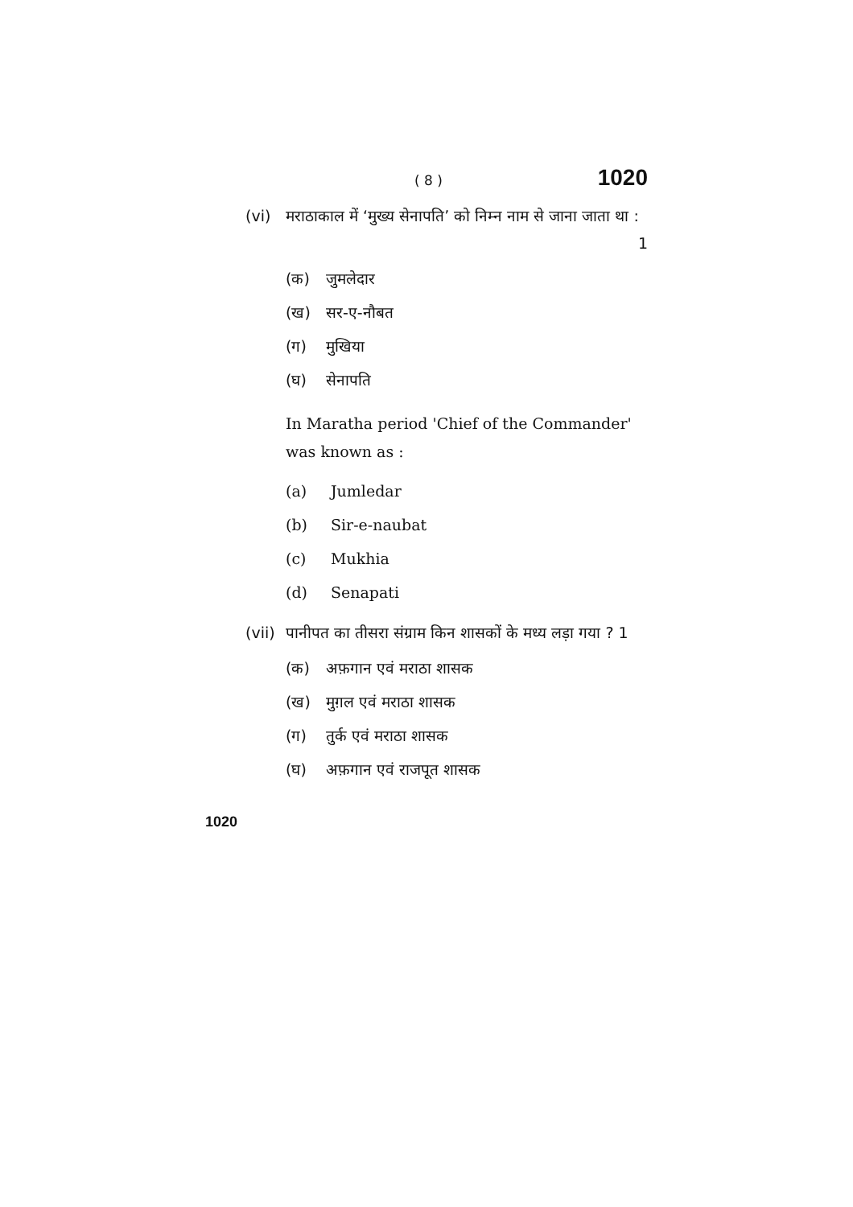( 8 ) 1020
(vi) मराठाकाल में ‘मुख्य सेनापति’ को निम्न नाम से जाना जाता था : 1
(क) जुमलेदार
(ख) सर-ए-नौबत
(ग) मुखिया
(घ) सेनापति
In Maratha period 'Chief of the Commander' was known as :
(a) Jumledar
(b) Sir-e-naubat
(c) Mukhia
(d) Senapati
(vii) पानीपत का तीसरा संग्राम किन शासकों के मध्य लड़ा गया ? 1
(क) अफ़गान एवं मराठा शासक
(ख) मुग़ल एवं मराठा शासक
(ग) तुर्क एवं मराठा शासक
(घ) अफ़गान एवं राजपूत शासक
1020